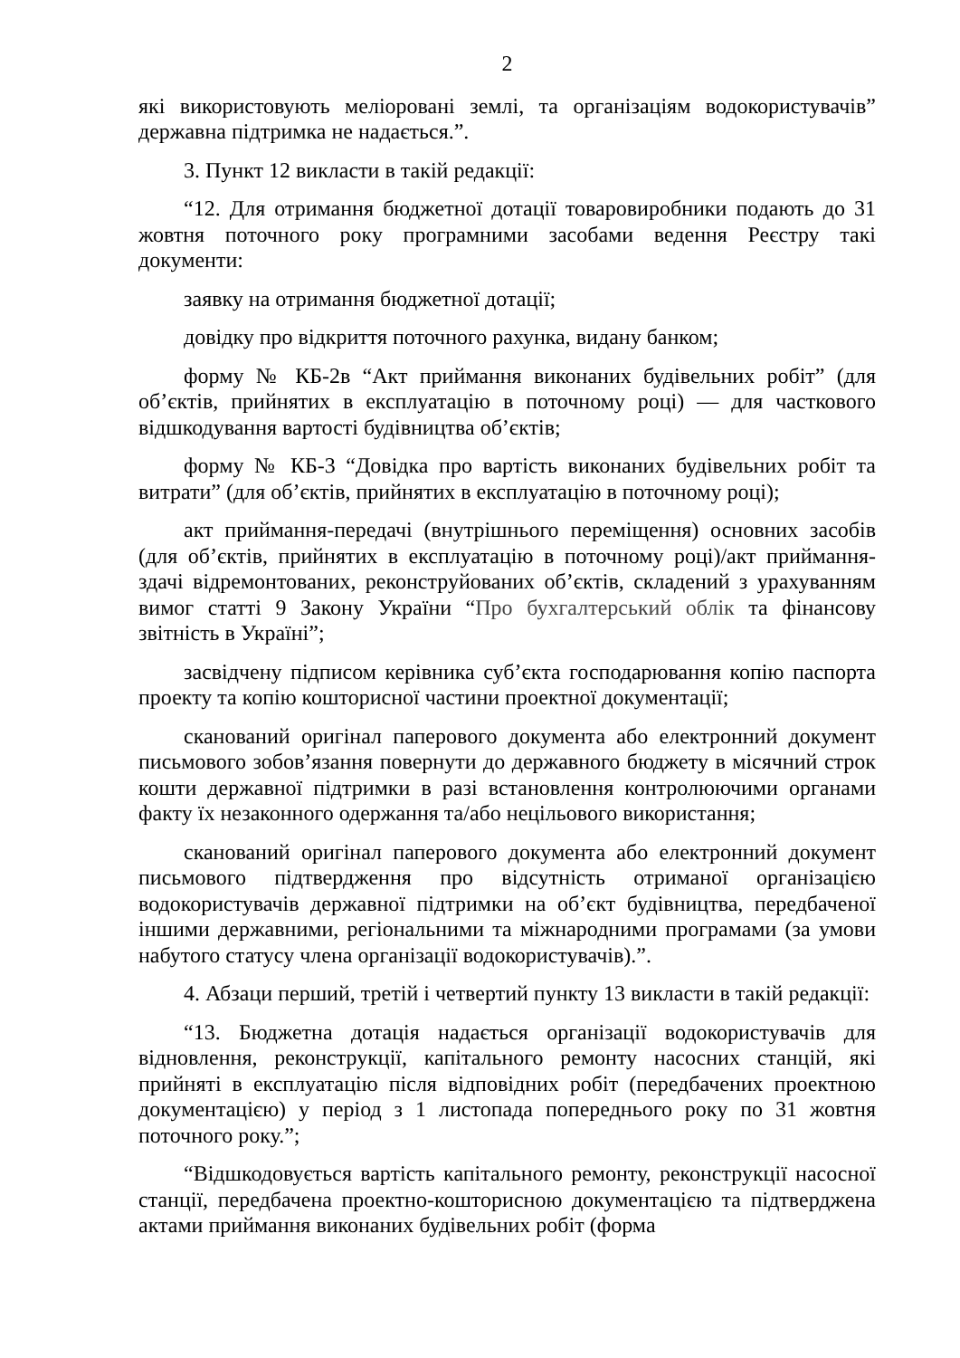2
які використовують меліоровані землі, та організаціям водокористувачів” державна підтримка не надається.”.
3. Пункт 12 викласти в такій редакції:
“12. Для отримання бюджетної дотації товаровиробники подають до 31 жовтня поточного року програмними засобами ведення Реєстру такі документи:
заявку на отримання бюджетної дотації;
довідку про відкриття поточного рахунка, видану банком;
форму № КБ-2в “Акт приймання виконаних будівельних робіт” (для об’єктів, прийнятих в експлуатацію в поточному році) — для часткового відшкодування вартості будівництва об’єктів;
форму № КБ-3 “Довідка про вартість виконаних будівельних робіт та витрати” (для об’єктів, прийнятих в експлуатацію в поточному році);
акт приймання-передачі (внутрішнього переміщення) основних засобів (для об’єктів, прийнятих в експлуатацію в поточному році)/акт приймання-здачі відремонтованих, реконструйованих об’єктів, складений з урахуванням вимог статті 9 Закону України “Про бухгалтерський облік та фінансову звітність в Україні”;
засвідчену підписом керівника суб’єкта господарювання копію паспорта проекту та копію кошторисної частини проектної документації;
сканований оригінал паперового документа або електронний документ письмового зобов’язання повернути до державного бюджету в місячний строк кошти державної підтримки в разі встановлення контролюючими органами факту їх незаконного одержання та/або нецільового використання;
сканований оригінал паперового документа або електронний документ письмового підтвердження про відсутність отриманої організацією водокористувачів державної підтримки на об’єкт будівництва, передбаченої іншими державними, регіональними та міжнародними програмами (за умови набутого статусу члена організації водокористувачів).”.
4. Абзаци перший, третій і четвертий пункту 13 викласти в такій редакції:
“13. Бюджетна дотація надається організації водокористувачів для відновлення, реконструкції, капітального ремонту насосних станцій, які прийняті в експлуатацію після відповідних робіт (передбачених проектною документацією) у період з 1 листопада попереднього року по 31 жовтня поточного року.”;
“Відшкодовується вартість капітального ремонту, реконструкції насосної станції, передбачена проектно-кошторисною документацією та підтверджена актами приймання виконаних будівельних робіт (форма